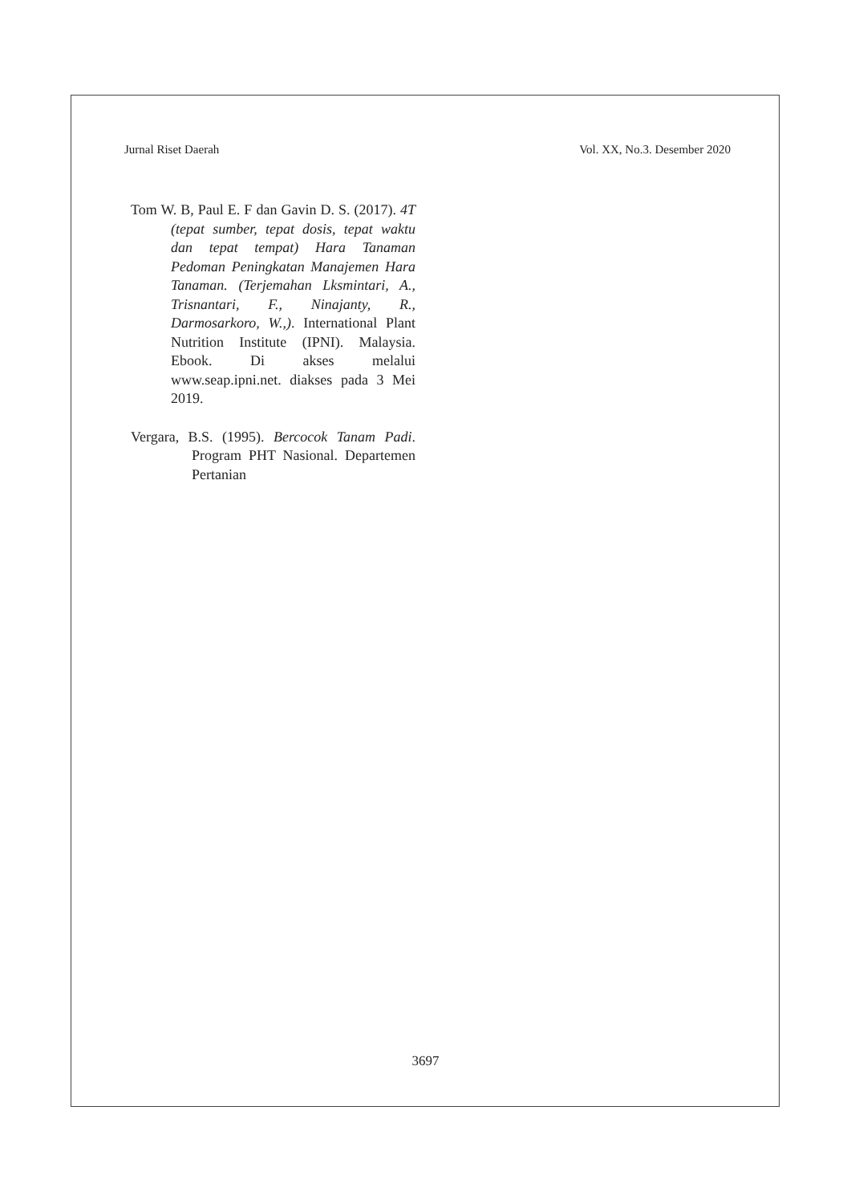Jurnal Riset Daerah Vol. XX, No.3. Desember 2020
Tom W. B, Paul E. F dan Gavin D. S. (2017). 4T (tepat sumber, tepat dosis, tepat waktu dan tepat tempat) Hara Tanaman Pedoman Peningkatan Manajemen Hara Tanaman. (Terjemahan Lksmintari, A., Trisnantari, F., Ninajanty, R., Darmosarkoro, W.,). International Plant Nutrition Institute (IPNI). Malaysia. Ebook. Di akses melalui www.seap.ipni.net. diakses pada 3 Mei 2019.
Vergara, B.S. (1995). Bercocok Tanam Padi. Program PHT Nasional. Departemen Pertanian
3697